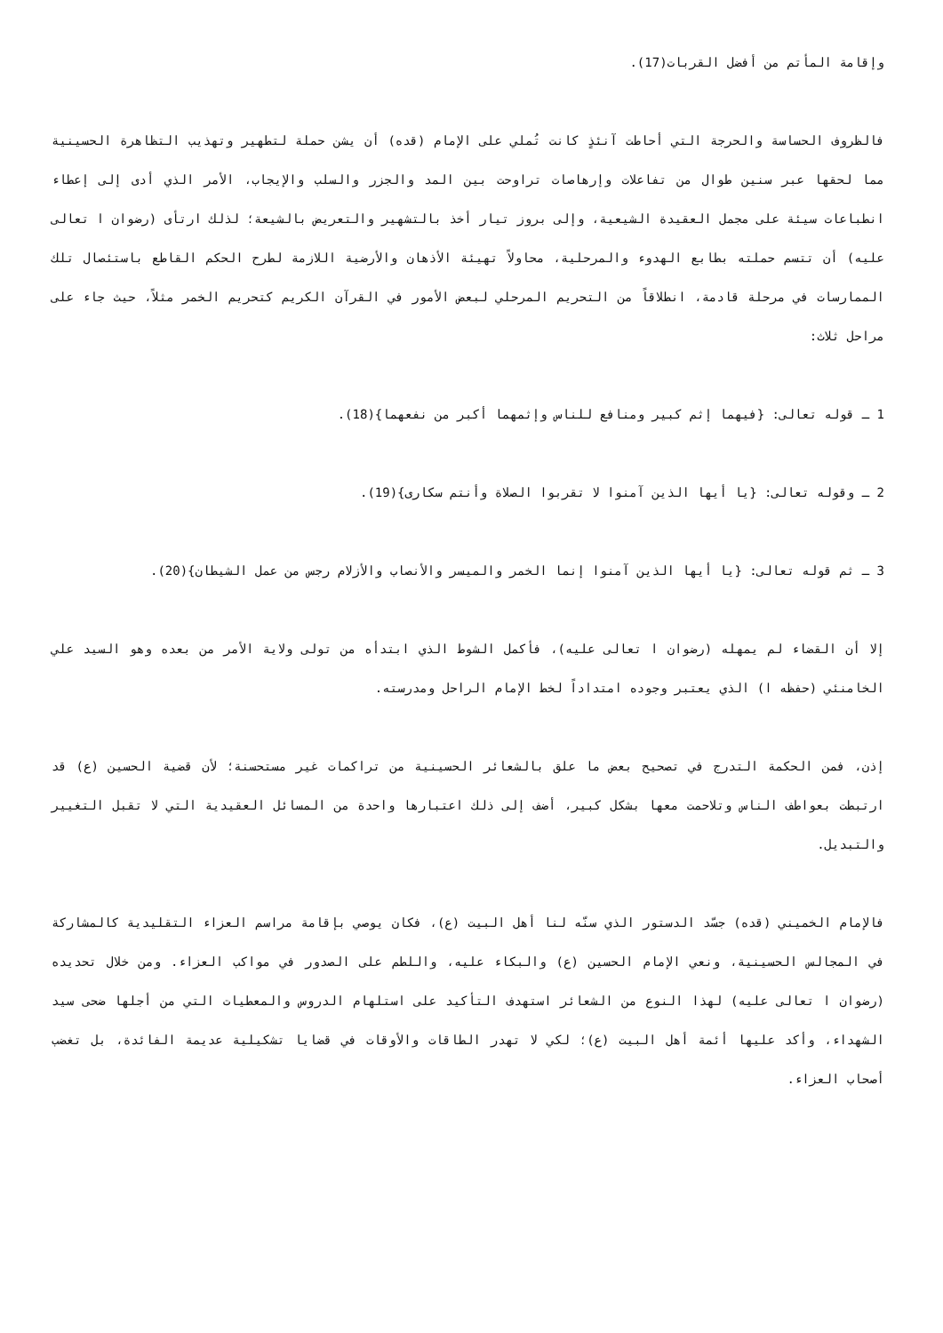وإقامة المأتم من أفضل القربات(17).
فالظروف الحساسة والحرجة التي أحاطت آنئذٍ كانت تُملي على الإمام (قده) أن يشن حملة لتطهير وتهذيب التظاهرة الحسينية مما لحقها عبر سنين طوال من تفاعلات وإرهاصات تراوحت بين المد والجزر والسلب والإيجاب، الأمر الذي أدى إلى إعطاء انطباعات سيئة على مجمل العقيدة الشيعية، وإلى بروز تيار أخذ بالتشهير والتعريض بالشيعة؛ لذلك ارتأى (رضوان ا تعالى عليه) أن تتسم حملته بطابع الهدوء والمرحلية، محاولاً تهيئة الأذهان والأرضية اللازمة لطرح الحكم القاطع باستئصال تلك الممارسات في مرحلة قادمة، انطلاقاً من التحريم المرحلي لبعض الأمور في القرآن الكريم كتحريم الخمر مثلاً، حيث جاء على مراحل ثلاث:
1 ـ قوله تعالى: {فيهما إثم كبير ومنافع للناس وإثمهما أكبر من نفعهما}(18).
2 ـ وقوله تعالى: {يا أيها الذين آمنوا لا تقربوا الصلاة وأنتم سكارى}(19).
3 ـ ثم قوله تعالى: {يا أيها الذين آمنوا إنما الخمر والميسر والأنصاب والأزلام رجس من عمل الشيطان}(20).
إلا أن القضاء لم يمهله (رضوان ا تعالى عليه)، فأكمل الشوط الذي ابتدأه من تولى ولاية الأمر من بعده وهو السيد علي الخامنئي (حفظه ا) الذي يعتبر وجوده امتداداً لخط الإمام الراحل ومدرسته.
إذن، فمن الحكمة التدرج في تصحيح بعض ما علق بالشعائر الحسينية من تراكمات غير مستحسنة؛ لأن قضية الحسين (ع) قد ارتبطت بعواطف الناس وتلاحمت معها بشكل كبير، أضف إلى ذلك اعتبارها واحدة من المسائل العقيدية التي لا تقبل التغيير والتبديل.
فالإمام الخميني (قده) جسّد الدستور الذي سنّه لنا أهل البيت (ع)، فكان يوصي بإقامة مراسم العزاء التقليدية كالمشاركة في المجالس الحسينية، ونعي الإمام الحسين (ع) والبكاء عليه، واللطم على الصدور في مواكب العزاء. ومن خلال تحديده (رضوان ا تعالى عليه) لهذا النوع من الشعائر استهدف التأكيد على استلهام الدروس والمعطيات التي من أجلها ضحى سيد الشهداء، وأكد عليها أئمة أهل البيت (ع)؛ لكي لا تهدر الطاقات والأوقات في قضايا تشكيلية عديمة الفائدة، بل تغضب أصحاب العزاء.